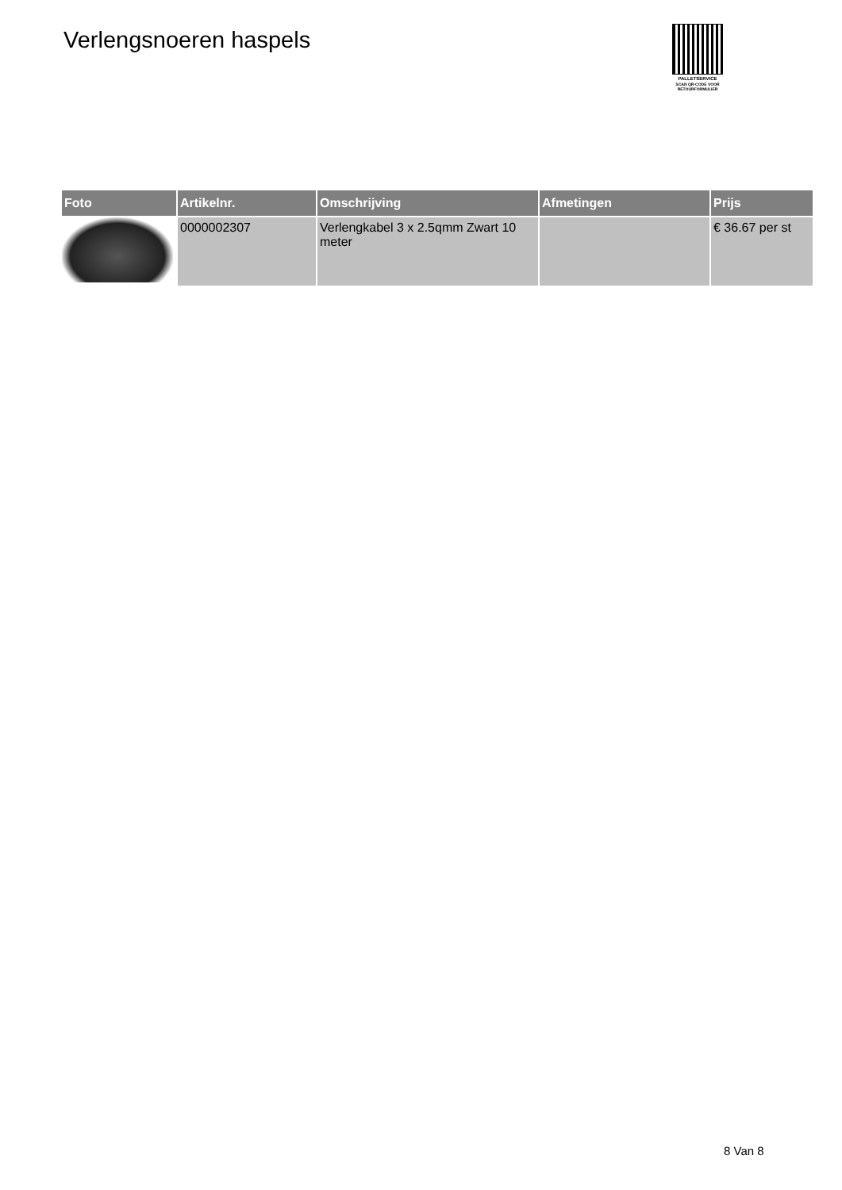Verlengsnoeren haspels
PALLETSERVICE
SCAN QR-CODE VOOR
RETOURFORMULIER
| Foto | Artikelnr. | Omschrijving | Afmetingen | Prijs |
| --- | --- | --- | --- | --- |
| | 0000002307 | Verlengkabel 3 x 2.5qmm Zwart 10 meter | | € 36.67 per st |
8 Van 8